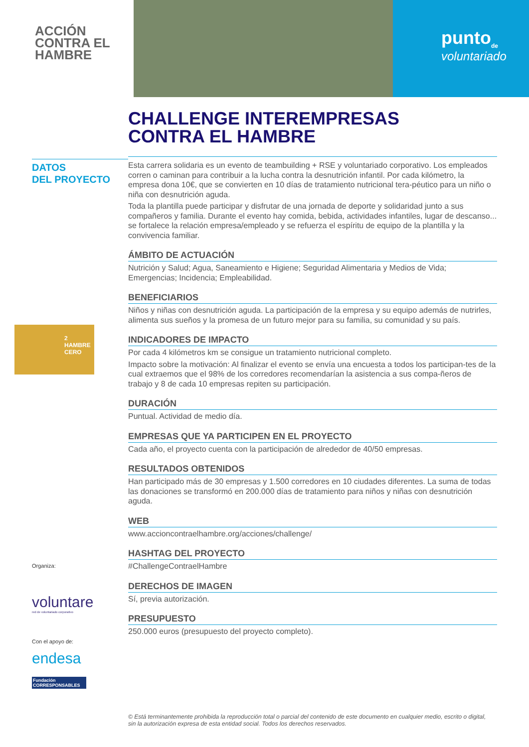ACCIÓN
CONTRA EL
HAMBRE
punto<sub>de</sub>
voluntariado
CHALLENGE INTEREMPRESAS
CONTRA EL HAMBRE
DATOS
DEL PROYECTO
2 HAMBRE CERO
Esta carrera solidaria es un evento de teambuilding + RSE y voluntariado corporativo. Los empleados corren o caminan para contribuir a la lucha contra la desnutrición infantil. Por cada kilómetro, la empresa dona 10€, que se convierten en 10 días de tratamiento nutricional tera-péutico para un niño o niña con desnutrición aguda.
Toda la plantilla puede participar y disfrutar de una jornada de deporte y solidaridad junto a sus compañeros y familia. Durante el evento hay comida, bebida, actividades infantiles, lugar de descanso... se fortalece la relación empresa/empleado y se refuerza el espíritu de equipo de la plantilla y la convivencia familiar.
ÁMBITO DE ACTUACIÓN
Nutrición y Salud; Agua, Saneamiento e Higiene; Seguridad Alimentaria y Medios de Vida; Emergencias; Incidencia; Empleabilidad.
BENEFICIARIOS
Niños y niñas con desnutrición aguda. La participación de la empresa y su equipo además de nutrirles, alimenta sus sueños y la promesa de un futuro mejor para su familia, su comunidad y su país.
INDICADORES DE IMPACTO
Por cada 4 kilómetros km se consigue un tratamiento nutricional completo.
Impacto sobre la motivación: Al finalizar el evento se envía una encuesta a todos los participan-tes de la cual extraemos que el 98% de los corredores recomendarían la asistencia a sus compa-ñeros de trabajo y 8 de cada 10 empresas repiten su participación.
DURACIÓN
Puntual. Actividad de medio día.
EMPRESAS QUE YA PARTICIPEN EN EL PROYECTO
Cada año, el proyecto cuenta con la participación de alrededor de 40/50 empresas.
RESULTADOS OBTENIDOS
Han participado más de 30 empresas y 1.500 corredores en 10 ciudades diferentes. La suma de todas las donaciones se transformó en 200.000 días de tratamiento para niños y niñas con desnutrición aguda.
WEB
www.accioncontraelhambre.org/acciones/challenge/
HASHTAG DEL PROYECTO
#ChallengeContraelHambre
DERECHOS DE IMAGEN
Sí, previa autorización.
PRESUPUESTO
250.000 euros (presupuesto del proyecto completo).
Organiza:
voluntare
red de voluntariado corporativo
Con el apoyo de:
endesa
Fundación CORRESPONSABLES
© Está terminantemente prohibida la reproducción total o parcial del contenido de este documento en cualquier medio, escrito o digital, sin la autorización expresa de esta entidad social. Todos los derechos reservados.